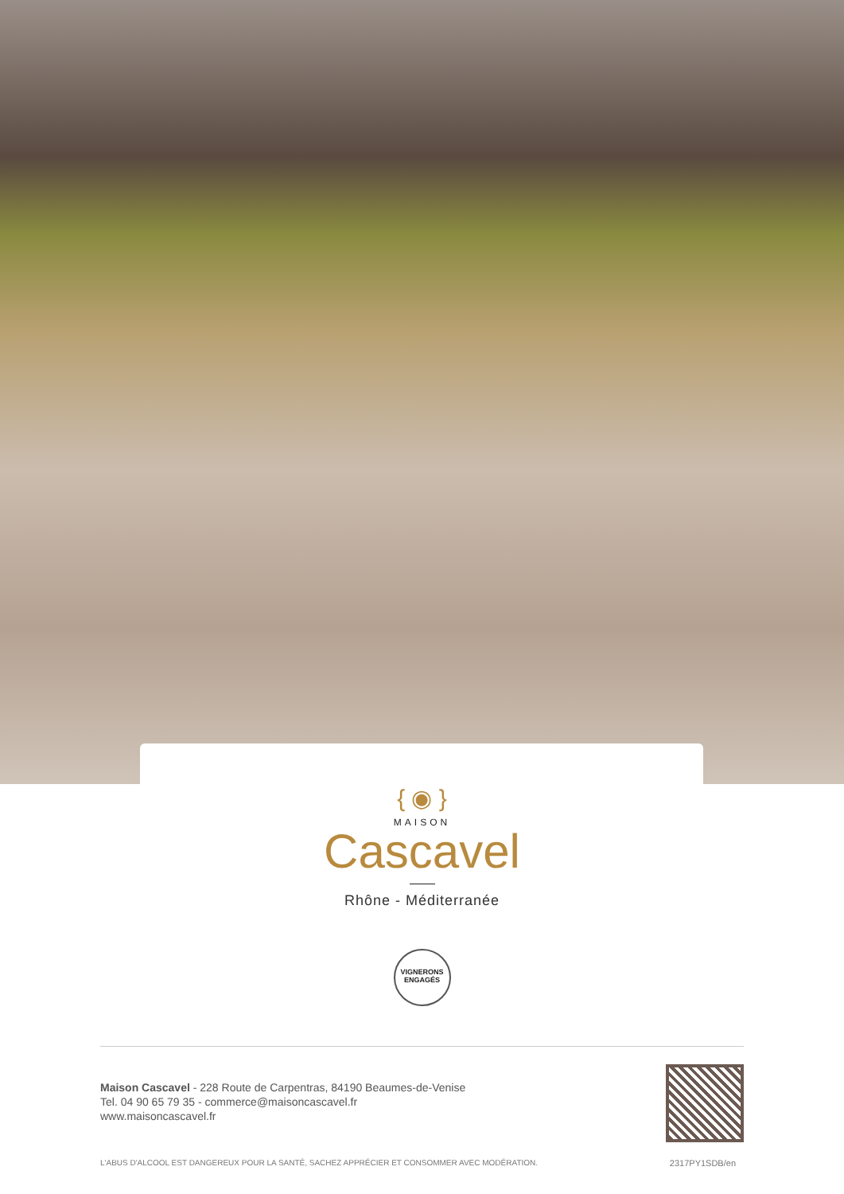{ ◉ }
MAISON
Cascavel
Rhône - Méditerranée
VIGNERONS
ENGAGÉS
Maison Cascavel - 228 Route de Carpentras, 84190 Beaumes-de-Venise
Tel. 04 90 65 79 35 - commerce@maisoncascavel.fr
www.maisoncascavel.fr
L'ABUS D'ALCOOL EST DANGEREUX POUR LA SANTÉ, SACHEZ APPRÉCIER ET CONSOMMER AVEC MODÉRATION. 2317PY1SDB/en